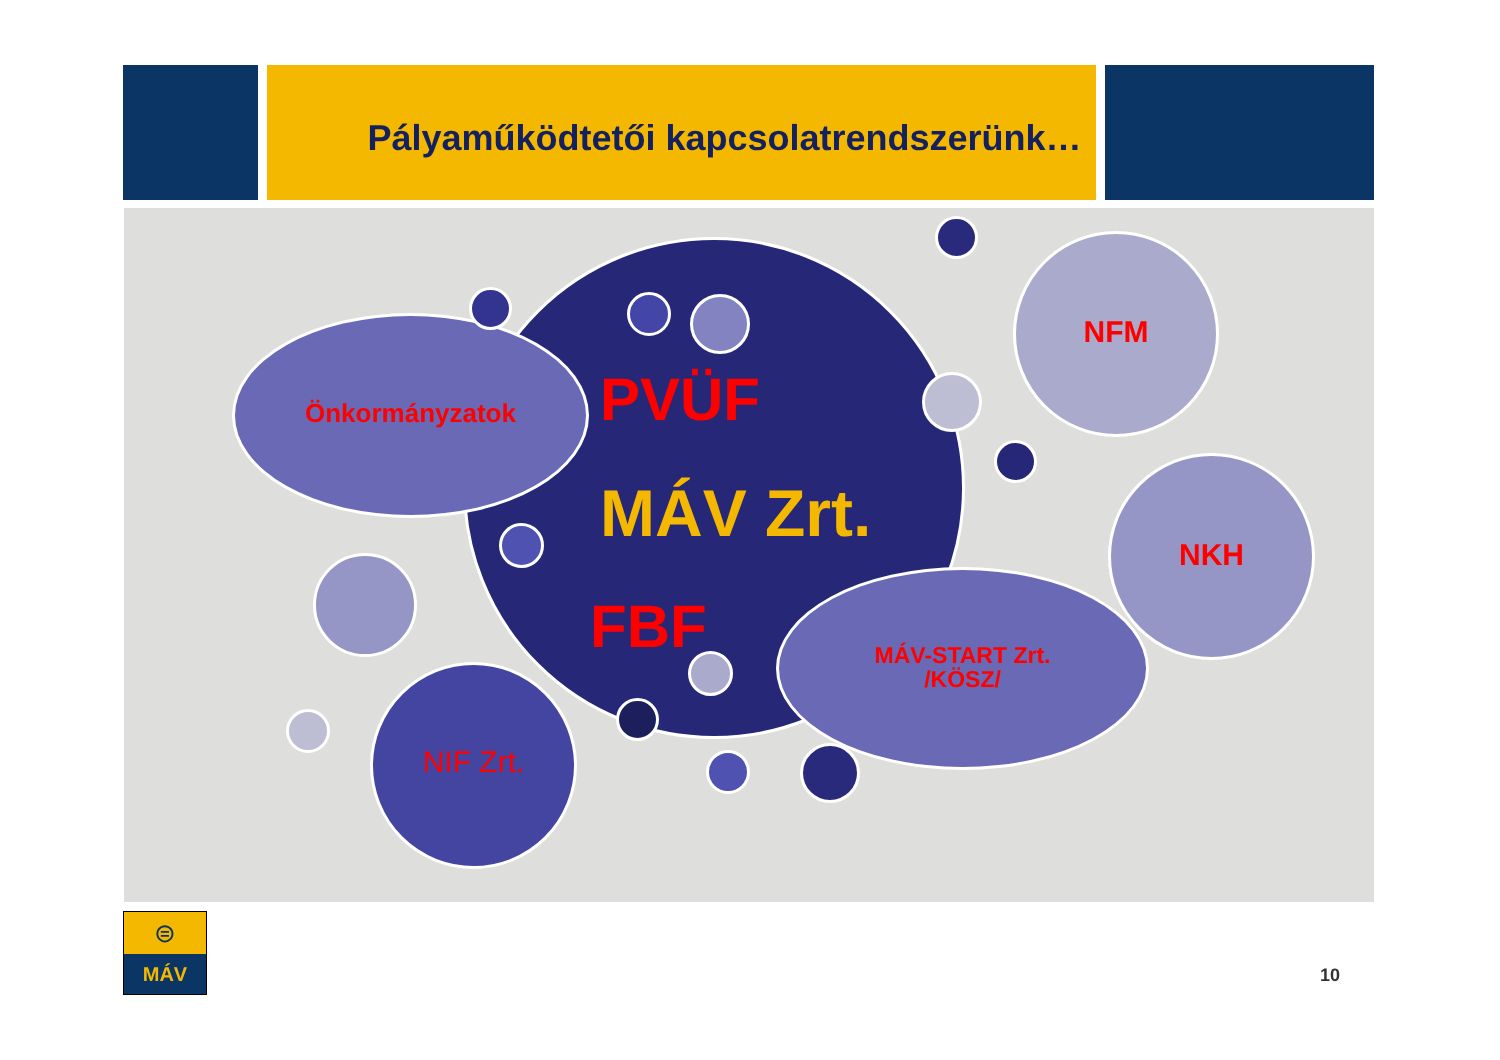Pályaműködtetői kapcsolatrendszerünk…
Önkormányzatok PVÜF
MÁV Zrt.
FBF
NFM
NKH
NIF Zrt.
MÁV-START Zrt.
/KÖSZ/
⊜
MÁV
10